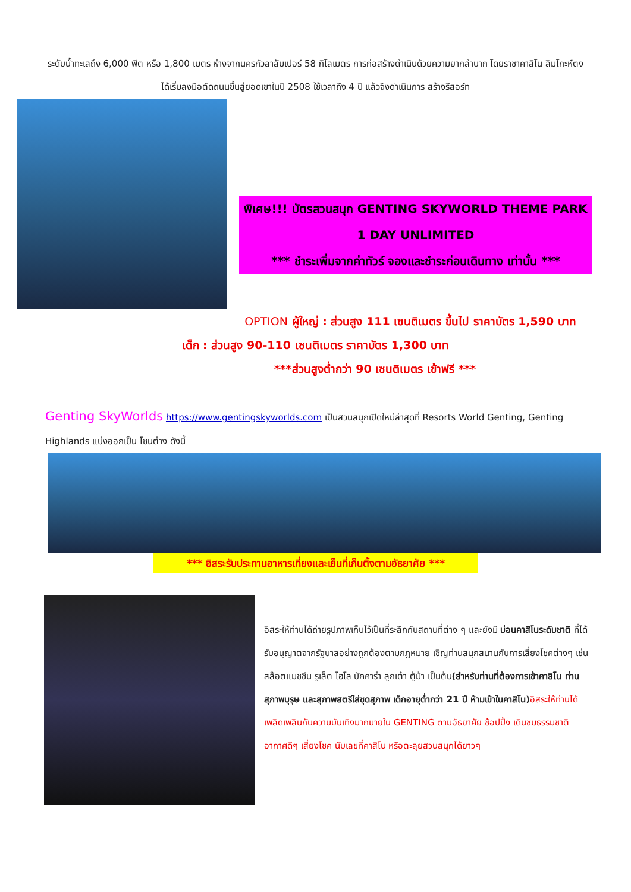ระดับน้ำทะเลถึง 6,000 ฟิต หรือ 1,800 เมตร ห่างจากนครกัวลาลัมเปอร์ 58 กิโลเมตร การก่อสร้างดำเนินด้วยความยากลำบาก โดยราชาคาสิโน ลิมโกะห์ตง ได้เริ่มลงมือตัดถนนขึ้นสู่ยอดเขาในปี 2508 ใช้เวลาถึง 4 ปี แล้วจึงดำเนินการ สร้างรีสอร์ท
พิเศษ!!! บัตรสวนสนุก GENTING SKYWORLD THEME PARK 1 DAY UNLIMITED
*** ชำระเพิ่มจากค่าทัวร์ จองและชำระก่อนเดินทาง เท่านั้น ***
OPTION ผู้ใหญ่ : ส่วนสูง 111 เซนติเมตร ขึ้นไป ราคาบัตร 1,590 บาท
เด็ก : ส่วนสูง 90-110 เซนติเมตร ราคาบัตร 1,300 บาท
***ส่วนสูงต่ำกว่า 90 เซนติเมตร เข้าฟรี ***
Genting SkyWorlds https://www.gentingskyworlds.com เป็นสวนสนุกเปิดใหม่ล่าสุดที่ Resorts World Genting, Genting Highlands แบ่งออกเป็น โซนต่าง ดังนี้
*** อิสระรับประทานอาหารเที่ยงและเย็นที่เก็นติ้งตามอัธยาศัย ***
อิสระให้ท่านได้ถ่ายรูปภาพเก็บไว้เป็นที่ระลึกกับสถานที่ต่าง ๆ และยังมี บ่อนคาสิโนระดับชาติ ที่ได้รับอนุญาตจากรัฐบาลอย่างถูกต้องตามกฎหมาย เชิญท่านสนุกสนานกับการเสี่ยงโชคต่างๆ เช่น สล๊อตแมชชีน รูเล็ต ไฮโล บัคคาร่า ลูกเต๋า ตู้ม้า เป็นต้น(สำหรับท่านที่ต้องการเข้าคาสิโน ท่านสุภาพบุรุษ และสุภาพสตรีใส่ชุดสุภาพ เด็กอายุต่ำกว่า 21 ปี ห้ามเข้าในคาสิโน) อิสระให้ท่านได้เพลิดเพลินกับความบันเทิงมากมายใน GENTING ตามอัธยาศัย ช้อปปิ้ง เดินชมธรรมชาติ อากาศดีๆ เสี่ยงโชค นับเลขที่คาสิโน หรือตะลุยสวนสนุกได้ยาวๆ